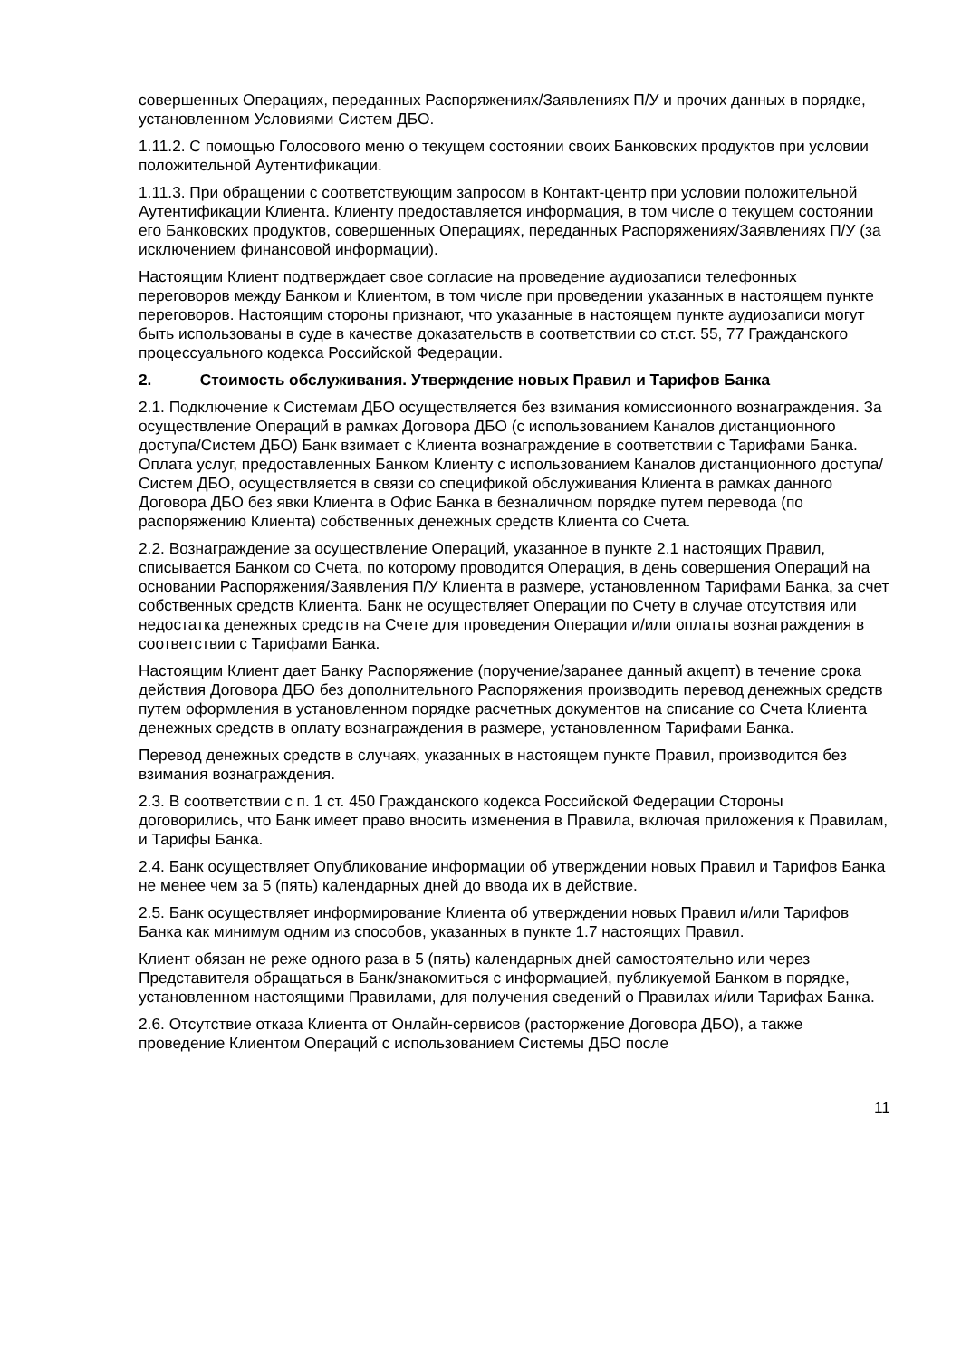совершенных Операциях, переданных Распоряжениях/Заявлениях П/У и прочих данных в порядке, установленном Условиями Систем ДБО.
1.11.2. С помощью Голосового меню о текущем состоянии своих Банковских продуктов при условии положительной Аутентификации.
1.11.3. При обращении с соответствующим запросом в Контакт-центр при условии положительной Аутентификации Клиента. Клиенту предоставляется информация, в том числе о текущем состоянии его Банковских продуктов, совершенных Операциях, переданных Распоряжениях/Заявлениях П/У (за исключением финансовой информации).
Настоящим Клиент подтверждает свое согласие на проведение аудиозаписи телефонных переговоров между Банком и Клиентом, в том числе при проведении указанных в настоящем пункте переговоров. Настоящим стороны признают, что указанные в настоящем пункте аудиозаписи могут быть использованы в суде в качестве доказательств в соответствии со ст.ст. 55, 77 Гражданского процессуального кодекса Российской Федерации.
2. Стоимость обслуживания. Утверждение новых Правил и Тарифов Банка
2.1. Подключение к Системам ДБО осуществляется без взимания комиссионного вознаграждения. За осуществление Операций в рамках Договора ДБО (с использованием Каналов дистанционного доступа/Систем ДБО) Банк взимает с Клиента вознаграждение в соответствии с Тарифами Банка. Оплата услуг, предоставленных Банком Клиенту с использованием Каналов дистанционного доступа/Систем ДБО, осуществляется в связи со спецификой обслуживания Клиента в рамках данного Договора ДБО без явки Клиента в Офис Банка в безналичном порядке путем перевода (по распоряжению Клиента) собственных денежных средств Клиента со Счета.
2.2. Вознаграждение за осуществление Операций, указанное в пункте 2.1 настоящих Правил, списывается Банком со Счета, по которому проводится Операция, в день совершения Операций на основании Распоряжения/Заявления П/У Клиента в размере, установленном Тарифами Банка, за счет собственных средств Клиента. Банк не осуществляет Операции по Счету в случае отсутствия или недостатка денежных средств на Счете для проведения Операции и/или оплаты вознаграждения в соответствии с Тарифами Банка.
Настоящим Клиент дает Банку Распоряжение (поручение/заранее данный акцепт) в течение срока действия Договора ДБО без дополнительного Распоряжения производить перевод денежных средств путем оформления в установленном порядке расчетных документов на списание со Счета Клиента денежных средств в оплату вознаграждения в размере, установленном Тарифами Банка.
Перевод денежных средств в случаях, указанных в настоящем пункте Правил, производится без взимания вознаграждения.
2.3. В соответствии с п. 1 ст. 450 Гражданского кодекса Российской Федерации Стороны договорились, что Банк имеет право вносить изменения в Правила, включая приложения к Правилам, и Тарифы Банка.
2.4. Банк осуществляет Опубликование информации об утверждении новых Правил и Тарифов Банка не менее чем за 5 (пять) календарных дней до ввода их в действие.
2.5. Банк осуществляет информирование Клиента об утверждении новых Правил и/или Тарифов Банка как минимум одним из способов, указанных в пункте 1.7 настоящих Правил.
Клиент обязан не реже одного раза в 5 (пять) календарных дней самостоятельно или через Представителя обращаться в Банк/знакомиться с информацией, публикуемой Банком в порядке, установленном настоящими Правилами, для получения сведений о Правилах и/или Тарифах Банка.
2.6. Отсутствие отказа Клиента от Онлайн-сервисов (расторжение Договора ДБО), а также проведение Клиентом Операций с использованием Системы ДБО после
11